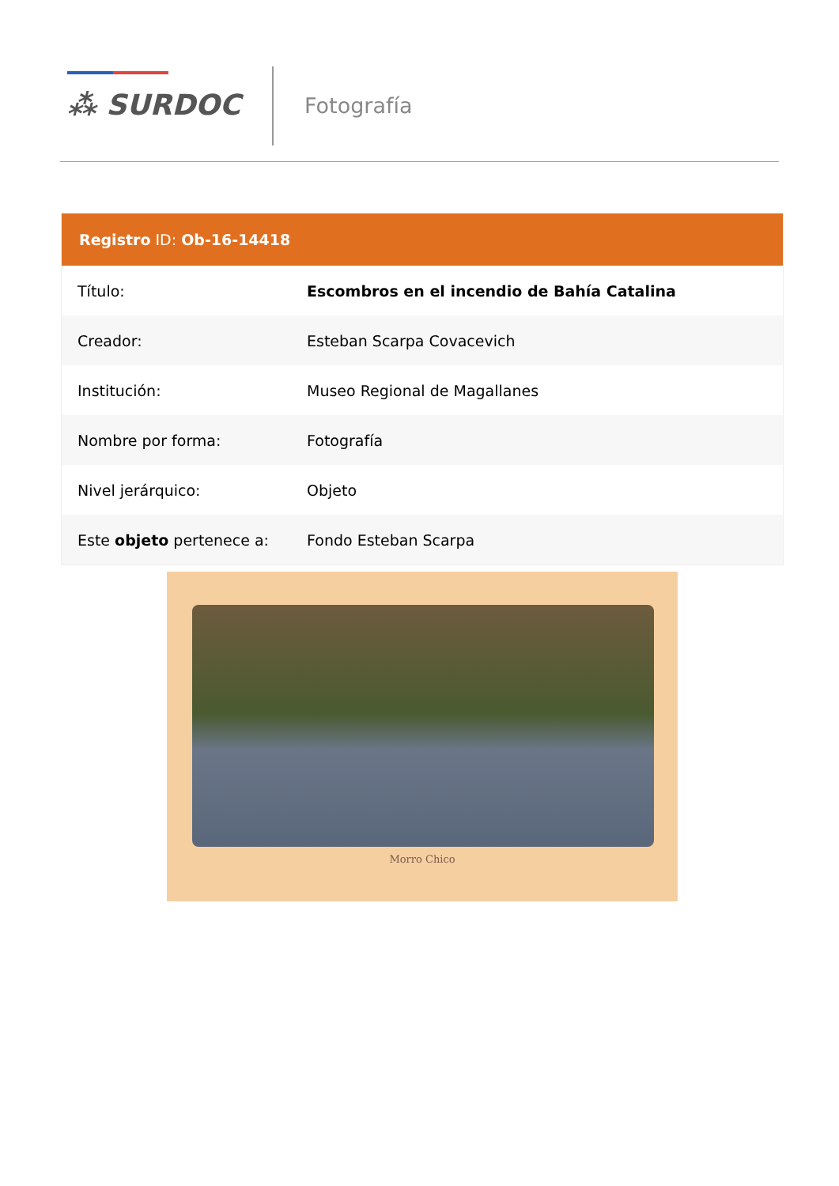⁂ SURDOC Fotografía
| Registro ID: Ob-16-14418 | |
| --- | --- |
| Título: | Escombros en el incendio de Bahía Catalina |
| Creador: | Esteban Scarpa Covacevich |
| Institución: | Museo Regional de Magallanes |
| Nombre por forma: | Fotografía |
| Nivel jerárquico: | Objeto |
| Este objeto pertenece a: | Fondo Esteban Scarpa |
Morro Chico